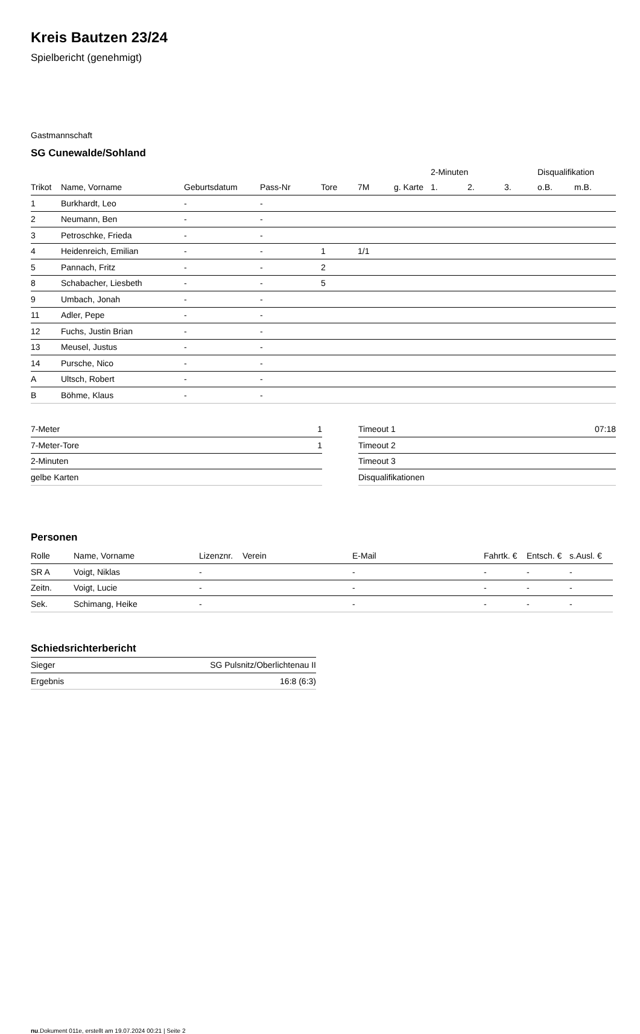Kreis Bautzen 23/24
Spielbericht (genehmigt)
Gastmannschaft
SG Cunewalde/Sohland
| | | | | | | | 2-Minuten | | | Disqualifikation | |
| --- | --- | --- | --- | --- | --- | --- | --- | --- | --- | --- | --- |
| Trikot | Name, Vorname | Geburtsdatum | Pass-Nr | Tore | 7M | g. Karte | 1. | 2. | 3. | o.B. | m.B. |
| 1 | Burkhardt, Leo | - | - | | | | | | | | |
| 2 | Neumann, Ben | - | - | | | | | | | | |
| 3 | Petroschke, Frieda | - | - | | | | | | | | |
| 4 | Heidenreich, Emilian | - | - | 1 | 1/1 | | | | | | |
| 5 | Pannach, Fritz | - | - | 2 | | | | | | | |
| 8 | Schabacher, Liesbeth | - | - | 5 | | | | | | | |
| 9 | Umbach, Jonah | - | - | | | | | | | | |
| 11 | Adler, Pepe | - | - | | | | | | | | |
| 12 | Fuchs, Justin Brian | - | - | | | | | | | | |
| 13 | Meusel, Justus | - | - | | | | | | | | |
| 14 | Pursche, Nico | - | - | | | | | | | | |
| A | Ultsch, Robert | - | - | | | | | | | | |
| B | Böhme, Klaus | - | - | | | | | | | | |
| 7-Meter | 1 |
| 7-Meter-Tore | 1 |
| 2-Minuten | |
| gelbe Karten | |
| Timeout 1 | 07:18 |
| Timeout 2 | |
| Timeout 3 | |
| Disqualifikationen | |
Personen
| Rolle | Name, Vorname | Lizenznr. | Verein | E-Mail | Fahrtk. € | Entsch. € | s.Ausl. € |
| --- | --- | --- | --- | --- | --- | --- | --- |
| SR A | Voigt, Niklas | - | | - | - | - | - |
| Zeitn. | Voigt, Lucie | - | | - | - | - | - |
| Sek. | Schimang, Heike | - | | - | - | - | - |
Schiedsrichterbericht
| Sieger | SG Pulsnitz/Oberlichtenau II |
| Ergebnis | 16:8 (6:3) |
nu.Dokument 011e, erstellt am 19.07.2024 00:21 | Seite 2